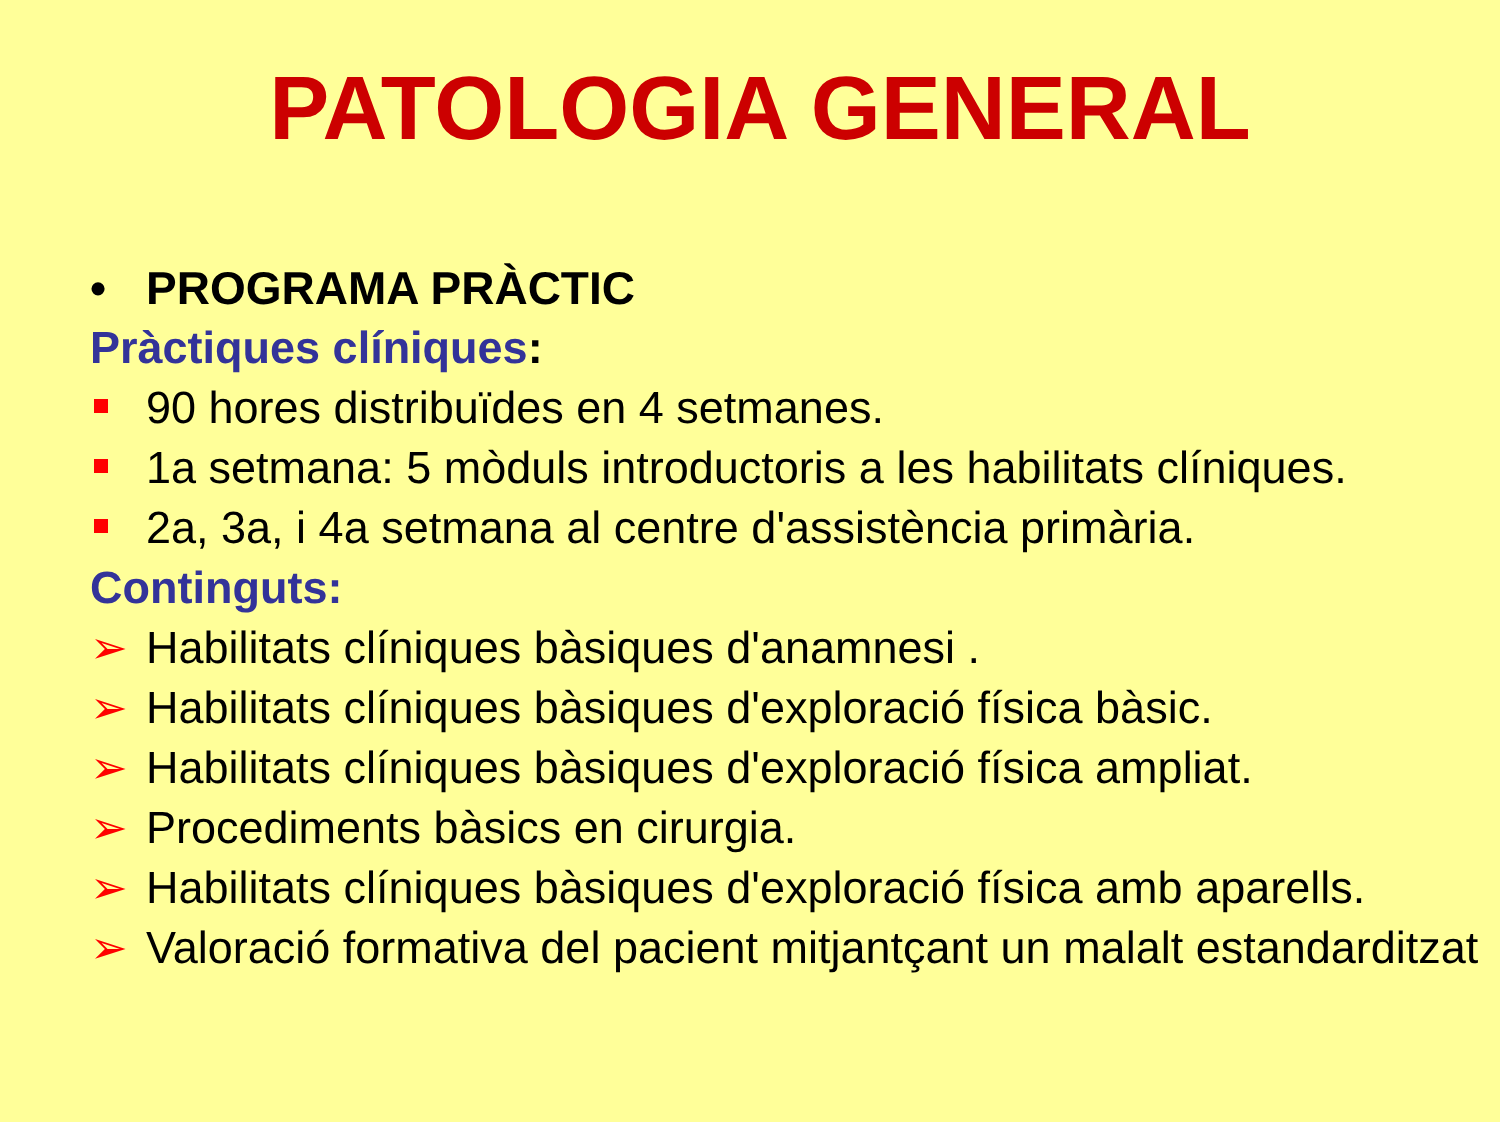PATOLOGIA GENERAL
• PROGRAMA PRÀCTIC
Pràctiques clíniques:
90 hores distribuïdes en 4 setmanes.
1a setmana: 5 mòduls introductoris a les habilitats clíniques.
2a, 3a, i 4a setmana al centre d'assistència primària.
Continguts:
➢ Habilitats clíniques bàsiques d'anamnesi .
➢ Habilitats clíniques bàsiques d'exploració física bàsic.
➢ Habilitats clíniques bàsiques d'exploració física ampliat.
➢ Procediments bàsics en cirurgia.
➢ Habilitats clíniques bàsiques d'exploració física amb aparells.
➢ Valoració formativa del pacient mitjantçant un malalt estandarditzat